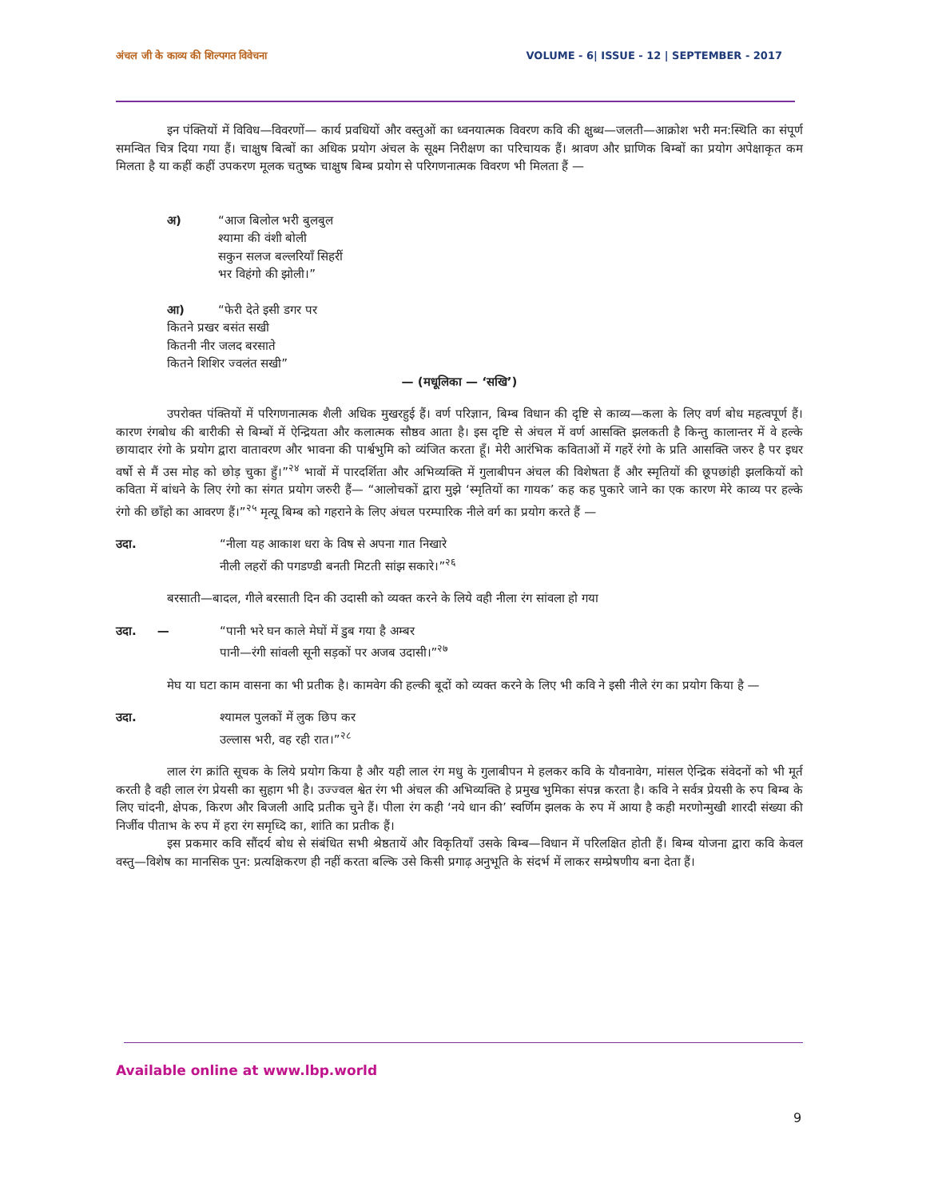अंचल जी के काव्य की शिल्पगत विवेचना VOLUME - 6| ISSUE - 12 | SEPTEMBER - 2017
इन पंक्तियों में विविध—विवरणों— कार्य प्रवधियों और वस्तुओं का ध्वनयात्मक विवरण कवि की क्षुब्ध—जलती—आक्रोश भरी मन:स्थिति का संपूर्ण समन्वित चित्र दिया गया हैं। चाक्षुष बित्बों का अधिक प्रयोग अंचल के सूक्ष्म निरीक्षण का परिचायक हैं। श्रावण और घ्राणिक बिम्बों का प्रयोग अपेक्षाकृत कम मिलता है या कहीं कहीं उपकरण मूलक चतुष्क चाक्षुष बिम्ब प्रयोग से परिगणनात्मक विवरण भी मिलता हैं —
अ) “आज बिलोल भरी बुलबुल
श्यामा की वंशी बोली
सकुन सलज बल्लरियाँ सिहरीं
भर विहंगो की झोली।”
आ) “फेरी देते इसी डगर पर
कितने प्रखर बसंत सखी
कितनी नीर जलद बरसाते
कितने शिशिर ज्वलंत सखी”
— (मधूलिका — ‘सखि’)
उपरोक्त पंक्तियों में परिगणनात्मक शैली अधिक मुखरहुई हैं। वर्ण परिज्ञान, बिम्ब विधान की दृष्टि से काव्य—कला के लिए वर्ण बोध महत्वपूर्ण हैं। कारण रंगबोध की बारीकी से बिम्बों में ऐन्द्रियता और कलात्मक सौष्ठव आता है। इस दृष्टि से अंचल में वर्ण आसक्ति झलकती है किन्तु कालान्तर में वे हल्के छायादार रंगो के प्रयोग द्वारा वातावरण और भावना की पार्श्वभुमि को व्यंजित करता हूँ। मेरी आरंभिक कविताओं में गहरें रंगो के प्रति आसक्ति जरुर है पर इधर वर्षो से मैं उस मोह को छोड़ चुका हुँ।”<sup>२४</sup> भावों में पारदर्शिता और अभिव्यक्ति में गुलाबीपन अंचल की विशेषता हैं और स्मृतियों की छूपछांही झलकियों को कविता में बांधने के लिए रंगो का संगत प्रयोग जरुरी हैं— “आलोचकों द्वारा मुझे ‘स्मृतियों का गायक’ कह कह पुकारे जाने का एक कारण मेरे काव्य पर हल्के रंगो की छाँहो का आवरण हैं।”<sup>२५</sup> मृत्यू बिम्ब को गहराने के लिए अंचल परम्पारिक नीले वर्ग का प्रयोग करते हैं —
उदा. “नीला यह आकाश धरा के विष से अपना गात निखारे
नीली लहरों की पगडण्डी बनती मिटती सांझ सकारे।”<sup>२६</sup>
बरसाती—बादल, गीले बरसाती दिन की उदासी को व्यक्त करने के लिये वही नीला रंग सांवला हो गया
उदा. — “पानी भरे घन काले मेघों में डुब गया है अम्बर
पानी—रंगी सांवली सूनी सड़कों पर अजब उदासी।”<sup>२७</sup>
मेघ या घटा काम वासना का भी प्रतीक है। कामवेग की हल्की बूदों को व्यक्त करने के लिए भी कवि ने इसी नीले रंग का प्रयोग किया है —
उदा. श्यामल पुलकों में लुक छिप कर
उल्लास भरी, वह रही रात।”<sup>२८</sup>
लाल रंग क्रांति सूचक के लिये प्रयोग किया है और यही लाल रंग मधु के गुलाबीपन मे हलकर कवि के यौवनावेग, मांसल ऐन्द्रिक संवेदनों को भी मूर्त करती है वही लाल रंग प्रेयसी का सुहाग भी है। उज्ज्वल श्वेत रंग भी अंचल की अभिव्यक्ति हे प्रमुख भुमिका संपन्न करता है। कवि ने सर्वत्र प्रेयसी के रुप बिम्ब के लिए चांदनी, क्षेपक, किरण और बिजली आदि प्रतीक चुने हैं। पीला रंग कही ‘नये धान की’ स्वर्णिम झलक के रुप में आया है कही मरणोन्मुखी शारदी संख्या की निर्जीव पीताभ के रुप में हरा रंग समृध्दि का, शांति का प्रतीक हैं।
इस प्रकमार कवि सौंदर्य बोध से संबंधित सभी श्रेष्ठतायें और विकृतियाँ उसके बिम्ब—विधान में परिलक्षित होती हैं। बिम्ब योजना द्वारा कवि केवल वस्तु—विशेष का मानसिक पुन: प्रत्यक्षिकरण ही नहीं करता बल्कि उसे किसी प्रगाढ़ अनुभूति के संदर्भ में लाकर सम्प्रेषणीय बना देता हैं।
Available online at www.lbp.world
9